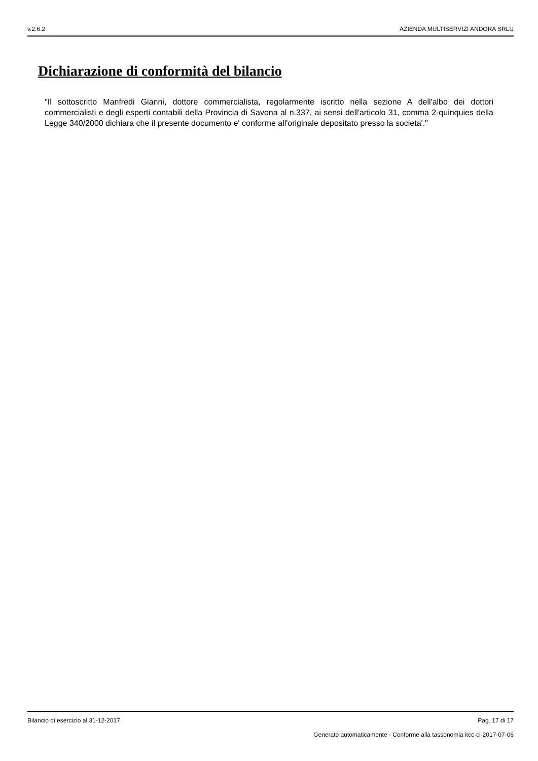v.2.6.2 AZIENDA MULTISERVIZI ANDORA SRLU
Dichiarazione di conformità del bilancio
"Il sottoscritto Manfredi Gianni, dottore commercialista, regolarmente iscritto nella sezione A dell'albo dei dottori commercialisti e degli esperti contabili della Provincia di Savona al n.337, ai sensi dell'articolo 31, comma 2-quinquies della Legge 340/2000 dichiara che il presente documento e' conforme all'originale depositato presso la societa'."
Bilancio di esercizio al 31-12-2017 Pag. 17 di 17
Generato automaticamente - Conforme alla tassonomia itcc-ci-2017-07-06